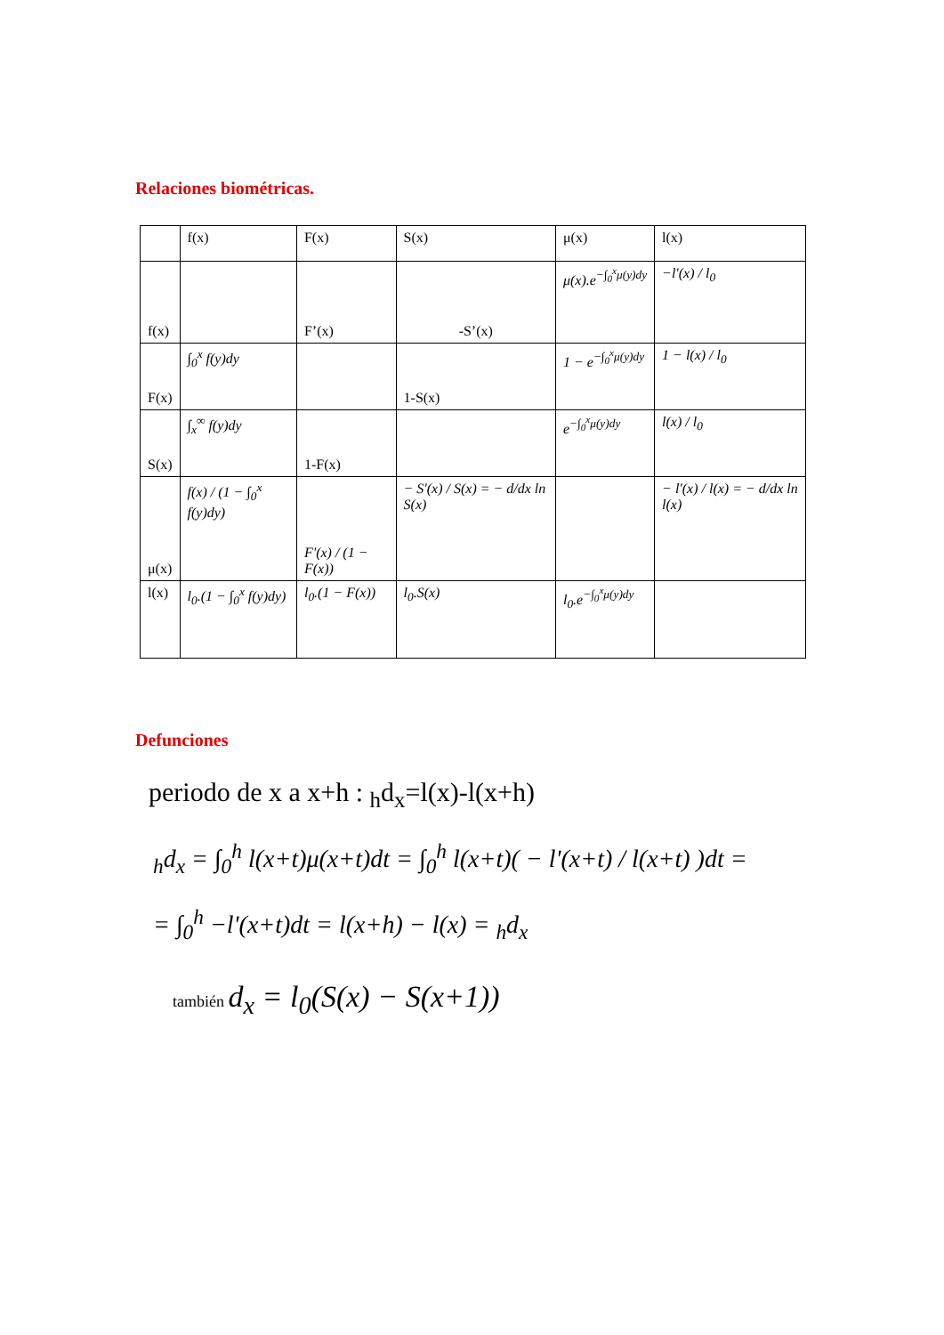Relaciones biométricas.
| | f(x) | F(x) | S(x) | μ(x) | l(x) |
| f(x) | | F’(x) | -S’(x) | μ(x).e<sup>−∫<sub>0</sub><sup>x</sup>μ(y)dy</sup> | −l'(x) / l<sub>0</sub> |
| F(x) | ∫<sub>0</sub><sup>x</sup> f(y)dy | | 1-S(x) | 1 − e<sup>−∫<sub>0</sub><sup>x</sup>μ(y)dy</sup> | 1 − l(x) / l<sub>0</sub> |
| S(x) | ∫<sub>x</sub><sup>∞</sup> f(y)dy | 1-F(x) | | e<sup>−∫<sub>0</sub><sup>x</sup>μ(y)dy</sup> | l(x) / l<sub>0</sub> |
| μ(x) | f(x) / (1 − ∫<sub>0</sub><sup>x</sup> f(y)dy) | F'(x) / (1 − F(x)) | − S'(x) / S(x) = − d/dx ln S(x) | | − l'(x) / l(x) = − d/dx ln l(x) |
| l(x) | l<sub>0</sub>.(1 − ∫<sub>0</sub><sup>x</sup> f(y)dy) | l<sub>0</sub>.(1 − F(x)) | l<sub>0</sub>.S(x) | l<sub>0</sub>.e<sup>−∫<sub>0</sub><sup>x</sup>μ(y)dy</sup> | |
Defunciones
periodo de x a x+h : <sub>h</sub>d<sub>x</sub>=l(x)-l(x+h)
<sub>h</sub>d<sub>x</sub> = ∫<sub>0</sub><sup>h</sup> l(x+t)μ(x+t)dt = ∫<sub>0</sub><sup>h</sup> l(x+t)( − l'(x+t) / l(x+t) )dt =
= ∫<sub>0</sub><sup>h</sup> −l'(x+t)dt = l(x+h) − l(x) = <sub>h</sub>d<sub>x</sub>
también d<sub>x</sub> = l<sub>0</sub>(S(x) − S(x+1))